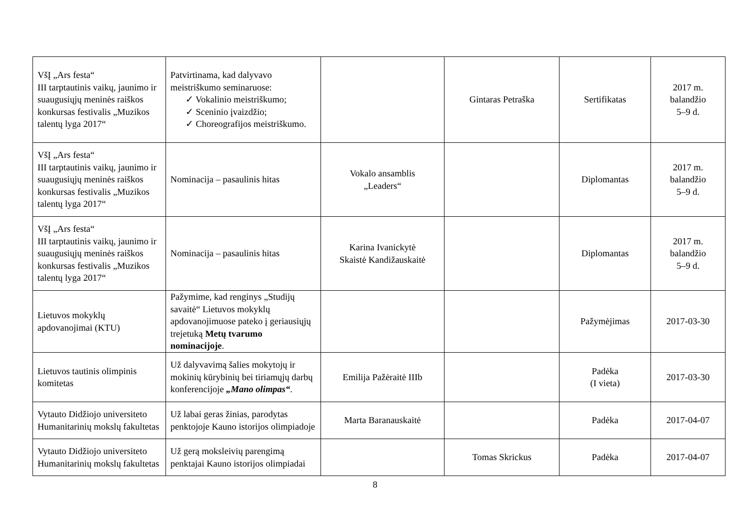| VšĮ „Ars festa“ III tarptautinis vaikų, jaunimo ir suaugusiųjų meninės raiškos konkursas festivalis „Muzikos talentų lyga 2017“ | Patvirtinama, kad dalyvavo meistriškumo seminaruose: ✓ Vokalinio meistriškumo; ✓ Sceninio įvaizdžio; ✓ Choreografijos meistriškumo. | | Gintaras Petraška | Sertifikatas | 2017 m. balandžio 5–9 d. |
| VšĮ „Ars festa“ III tarptautinis vaikų, jaunimo ir suaugusiųjų meninės raiškos konkursas festivalis „Muzikos talentų lyga 2017“ | Nominacija – pasaulinis hitas | Vokalo ansamblis „Leaders“ | | Diplomantas | 2017 m. balandžio 5–9 d. |
| VšĮ „Ars festa“ III tarptautinis vaikų, jaunimo ir suaugusiųjų meninės raiškos konkursas festivalis „Muzikos talentų lyga 2017“ | Nominacija – pasaulinis hitas | Karina Ivanickytė Skaistė Kandižauskaitė | | Diplomantas | 2017 m. balandžio 5–9 d. |
| Lietuvos mokyklų apdovanojimai (KTU) | Pažymime, kad renginys „Studijų savaitė“ Lietuvos mokyklų apdovanojimuose pateko į geriausiųjų trejetuką Metų tvarumo nominacijoje . | | | Pažymėjimas | 2017-03-30 |
| Lietuvos tautinis olimpinis komitetas | Už dalyvavimą šalies mokytojų ir mokinių kūrybinių bei tiriamųjų darbų konferencijoje „Mano olimpas“ . | Emilija Pažėraitė IIIb | | Padėka (I vieta) | 2017-03-30 |
| Vytauto Didžiojo universiteto Humanitarinių mokslų fakultetas | Už labai geras žinias, parodytas penktojoje Kauno istorijos olimpiadoje | Marta Baranauskaitė | | Padėka | 2017-04-07 |
| Vytauto Didžiojo universiteto Humanitarinių mokslų fakultetas | Už gerą moksleivių parengimą penktajai Kauno istorijos olimpiadai | | Tomas Skrickus | Padėka | 2017-04-07 |
8